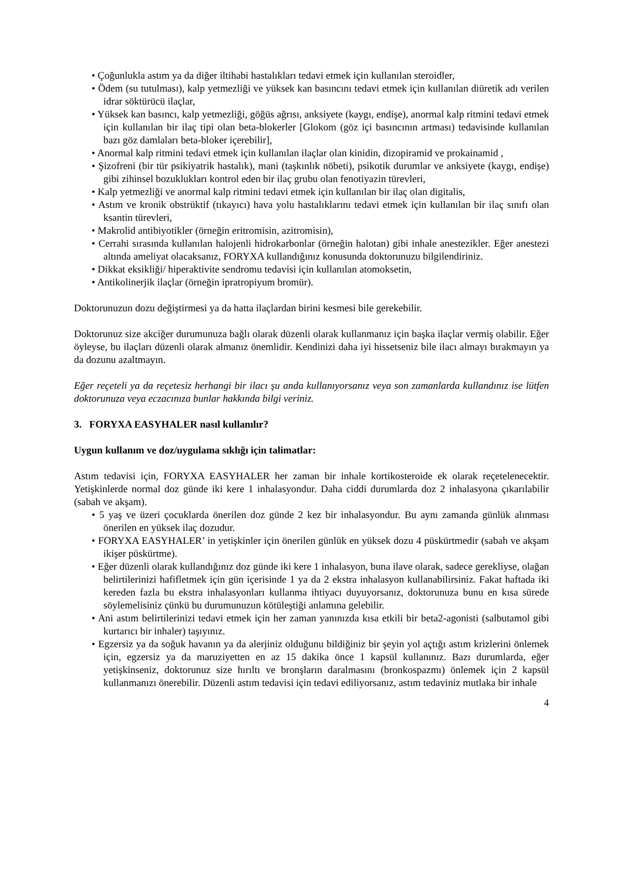• Çoğunlukla astım ya da diğer iltihabi hastalıkları tedavi etmek için kullanılan steroidler,
• Ödem (su tutulması), kalp yetmezliği ve yüksek kan basıncını tedavi etmek için kullanılan diüretik adı verilen idrar söktürücü ilaçlar,
• Yüksek kan basıncı, kalp yetmezliği, göğüs ağrısı, anksiyete (kaygı, endişe), anormal kalp ritmini tedavi etmek için kullanılan bir ilaç tipi olan beta-blokerler [Glokom (göz içi basıncının artması) tedavisinde kullanılan bazı göz damlaları beta-bloker içerebilir],
• Anormal kalp ritmini tedavi etmek için kullanılan ilaçlar olan kinidin, dizopiramid ve prokainamid ,
• Şizofreni (bir tür psikiyatrik hastalık), mani (taşkınlık nöbeti), psikotik durumlar ve anksiyete (kaygı, endişe) gibi zihinsel bozuklukları kontrol eden bir ilaç grubu olan fenotiyazin türevleri,
• Kalp yetmezliği ve anormal kalp ritmini tedavi etmek için kullanılan bir ilaç olan digitalis,
• Astım ve kronik obstrüktif (tıkayıcı) hava yolu hastalıklarını tedavi etmek için kullanılan bir ilaç sınıfı olan ksantin türevleri,
• Makrolid antibiyotikler (örneğin eritromisin, azitromisin),
• Cerrahi sırasında kullanılan halojenli hidrokarbonlar (örneğin halotan) gibi inhale anestezikler. Eğer anestezi altında ameliyat olacaksanız, FORYXA kullandığınız konusunda doktorunuzu bilgilendiriniz.
• Dikkat eksikliği/ hiperaktivite sendromu tedavisi için kullanılan atomoksetin,
• Antikolinerjik ilaçlar (örneğin ipratropiyum bromür).
Doktorunuzun dozu değiştirmesi ya da hatta ilaçlardan birini kesmesi bile gerekebilir.
Doktorunuz size akciğer durumunuza bağlı olarak düzenli olarak kullanmanız için başka ilaçlar vermiş olabilir. Eğer öyleyse, bu ilaçları düzenli olarak almanız önemlidir. Kendinizi daha iyi hissetseniz bile ilacı almayı bırakmayın ya da dozunu azaltmayın.
Eğer reçeteli ya da reçetesiz herhangi bir ilacı şu anda kullanıyorsanız veya son zamanlarda kullandınız ise lütfen doktorunuza veya eczacınıza bunlar hakkında bilgi veriniz.
3. FORYXA EASYHALER nasıl kullanılır?
Uygun kullanım ve doz/uygulama sıklığı için talimatlar:
Astım tedavisi için, FORYXA EASYHALER her zaman bir inhale kortikosteroide ek olarak reçetelenecektir. Yetişkinlerde normal doz günde iki kere 1 inhalasyondur. Daha ciddi durumlarda doz 2 inhalasyona çıkarılabilir (sabah ve akşam).
• 5 yaş ve üzeri çocuklarda önerilen doz günde 2 kez bir inhalasyondur. Bu aynı zamanda günlük alınması önerilen en yüksek ilaç dozudur.
• FORYXA EASYHALER’ in yetişkinler için önerilen günlük en yüksek dozu 4 püskürtmedir (sabah ve akşam ikişer püskürtme).
• Eğer düzenli olarak kullandığınız doz günde iki kere 1 inhalasyon, buna ilave olarak, sadece gerekliyse, olağan belirtilerinizi hafifletmek için gün içerisinde 1 ya da 2 ekstra inhalasyon kullanabilirsiniz. Fakat haftada iki kereden fazla bu ekstra inhalasyonları kullanma ihtiyacı duyuyorsanız, doktorunuza bunu en kısa sürede söylemelisiniz çünkü bu durumunuzun kötüleştiği anlamına gelebilir.
• Ani astım belirtilerinizi tedavi etmek için her zaman yanınızda kısa etkili bir beta2-agonisti (salbutamol gibi kurtarıcı bir inhaler) taşıyınız.
• Egzersiz ya da soğuk havanın ya da alerjiniz olduğunu bildiğiniz bir şeyin yol açtığı astım krizlerini önlemek için, egzersiz ya da maruziyetten en az 15 dakika önce 1 kapsül kullanınız. Bazı durumlarda, eğer yetişkinseniz, doktorunuz size hırıltı ve bronşların daralmasını (bronkospazmı) önlemek için 2 kapsül kullanmanızı önerebilir. Düzenli astım tedavisi için tedavi ediliyorsanız, astım tedaviniz mutlaka bir inhale
4